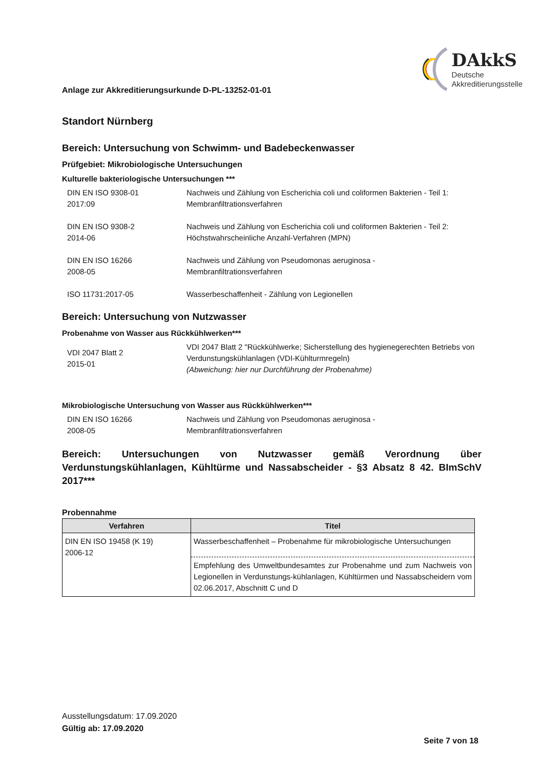Anlage zur Akkreditierungsurkunde D-PL-13252-01-01
DAkkS
Deutsche
Akkreditierungsstelle
Standort Nürnberg
Bereich: Untersuchung von Schwimm- und Badebeckenwasser
Prüfgebiet: Mikrobiologische Untersuchungen
Kulturelle bakteriologische Untersuchungen ***
DIN EN ISO 9308-01
2017:09
Nachweis und Zählung von Escherichia coli und coliformen Bakterien - Teil 1:
Membranfiltrationsverfahren
DIN EN ISO 9308-2
2014-06
Nachweis und Zählung von Escherichia coli und coliformen Bakterien - Teil 2:
Höchstwahrscheinliche Anzahl-Verfahren (MPN)
DIN EN ISO 16266
2008-05
Nachweis und Zählung von Pseudomonas aeruginosa -
Membranfiltrationsverfahren
ISO 11731:2017-05 Wasserbeschaffenheit - Zählung von Legionellen
Bereich: Untersuchung von Nutzwasser
Probenahme von Wasser aus Rückkühlwerken***
VDI 2047 Blatt 2
2015-01
VDI 2047 Blatt 2 "Rückkühlwerke; Sicherstellung des hygienegerechten Betriebs von Verdunstungskühlanlagen (VDI-Kühlturmregeln)
(Abweichung: hier nur Durchführung der Probenahme)
Mikrobiologische Untersuchung von Wasser aus Rückkühlwerken***
DIN EN ISO 16266
2008-05
Nachweis und Zählung von Pseudomonas aeruginosa -
Membranfiltrationsverfahren
Bereich: Untersuchungen von Nutzwasser gemäß Verordnung über Verdunstungskühlanlagen, Kühltürme und Nassabscheider - §3 Absatz 8 42. BImSchV 2017***
Probennahme
| Verfahren | Titel |
| --- | --- |
| DIN EN ISO 19458 (K 19) 2006-12 | Wasserbeschaffenheit – Probenahme für mikrobiologische Untersuchungen |
| | Empfehlung des Umweltbundesamtes zur Probenahme und zum Nachweis von Legionellen in Verdunstungs-kühlanlagen, Kühltürmen und Nassabscheidern vom 02.06.2017, Abschnitt C und D |
Ausstellungsdatum: 17.09.2020
Gültig ab: 17.09.2020
Seite 7 von 18